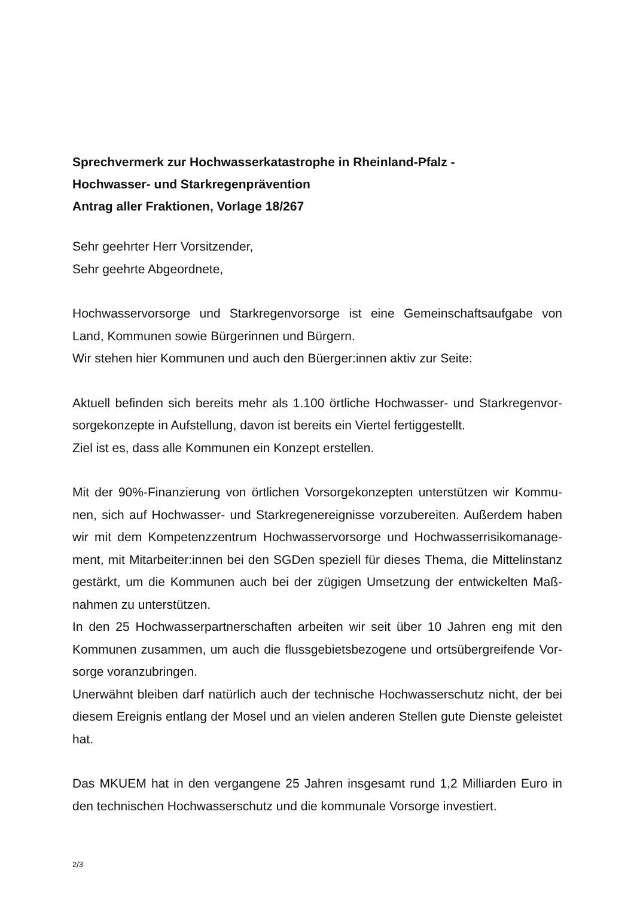Sprechvermerk zur Hochwasserkatastrophe in Rheinland-Pfalz -
Hochwasser- und Starkregenprävention
Antrag aller Fraktionen, Vorlage 18/267
Sehr geehrter Herr Vorsitzender,
Sehr geehrte Abgeordnete,
Hochwasservorsorge und Starkregenvorsorge ist eine Gemeinschaftsaufgabe von Land, Kommunen sowie Bürgerinnen und Bürgern.
Wir stehen hier Kommunen und auch den Büerger:innen aktiv zur Seite:
Aktuell befinden sich bereits mehr als 1.100 örtliche Hochwasser- und Starkregenvor­sorgekonzepte in Aufstellung, davon ist bereits ein Viertel fertiggestellt.
Ziel ist es, dass alle Kommunen ein Konzept erstellen.
Mit der 90%-Finanzierung von örtlichen Vorsorgekonzepten unterstützen wir Kommu­nen, sich auf Hochwasser- und Starkregenereignisse vorzubereiten. Außerdem haben wir mit dem Kompetenzzentrum Hochwasservorsorge und Hochwasserrisikomanage­ment, mit Mitarbeiter:innen bei den SGDen speziell für dieses Thema, die Mittelinstanz gestärkt, um die Kommunen auch bei der zügigen Umsetzung der entwickelten Maß­nahmen zu unterstützen.
In den 25 Hochwasserpartnerschaften arbeiten wir seit über 10 Jahren eng mit den Kommunen zusammen, um auch die flussgebietsbezogene und ortsübergreifende Vor­sorge voranzubringen.
Unerwähnt bleiben darf natürlich auch der technische Hochwasserschutz nicht, der bei diesem Ereignis entlang der Mosel und an vielen anderen Stellen gute Dienste geleistet hat.
Das MKUEM hat in den vergangene 25 Jahren insgesamt rund 1,2 Milliarden Euro in den technischen Hochwasserschutz und die kommunale Vorsorge investiert.
2/3